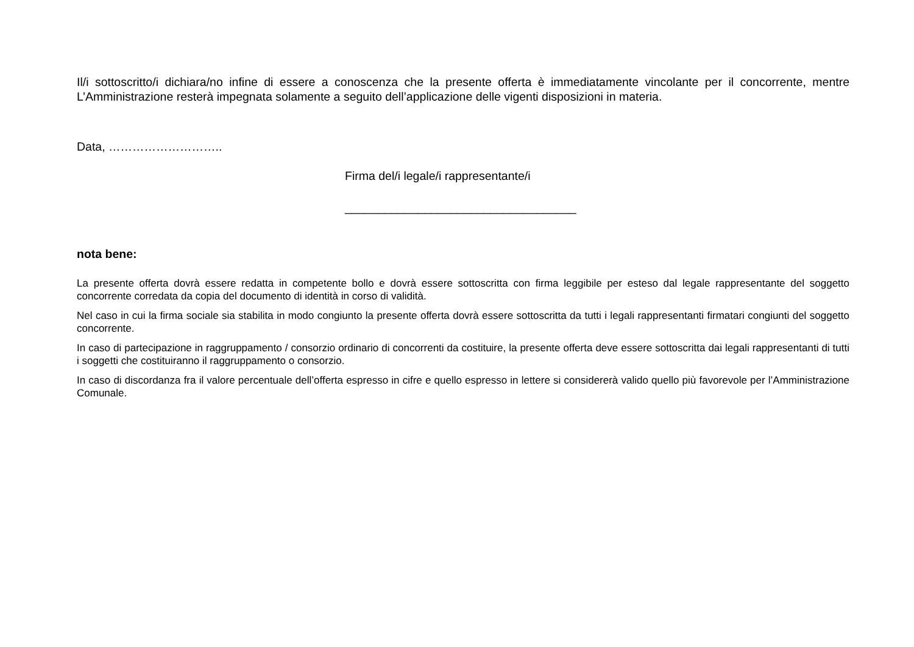Il/i sottoscritto/i dichiara/no infine di essere a conoscenza che la presente offerta è immediatamente vincolante per il concorrente, mentre L’Amministrazione resterà impegnata solamente a seguito dell’applicazione delle vigenti disposizioni in materia.
Data, ………………………..
Firma del/i legale/i rappresentante/i
___________________________________
nota bene:
La presente offerta dovrà essere redatta in competente bollo e dovrà essere sottoscritta con firma leggibile per esteso dal legale rappresentante del soggetto concorrente corredata da copia del documento di identità in corso di validità.
Nel caso in cui la firma sociale sia stabilita in modo congiunto la presente offerta dovrà essere sottoscritta da tutti i legali rappresentanti firmatari congiunti del soggetto concorrente.
In caso di partecipazione in raggruppamento / consorzio ordinario di concorrenti da costituire, la presente offerta deve essere sottoscritta dai legali rappresentanti di tutti i soggetti che costituiranno il raggruppamento o consorzio.
In caso di discordanza fra il valore percentuale dell’offerta espresso in cifre e quello espresso in lettere si considererà valido quello più favorevole per l’Amministrazione Comunale.